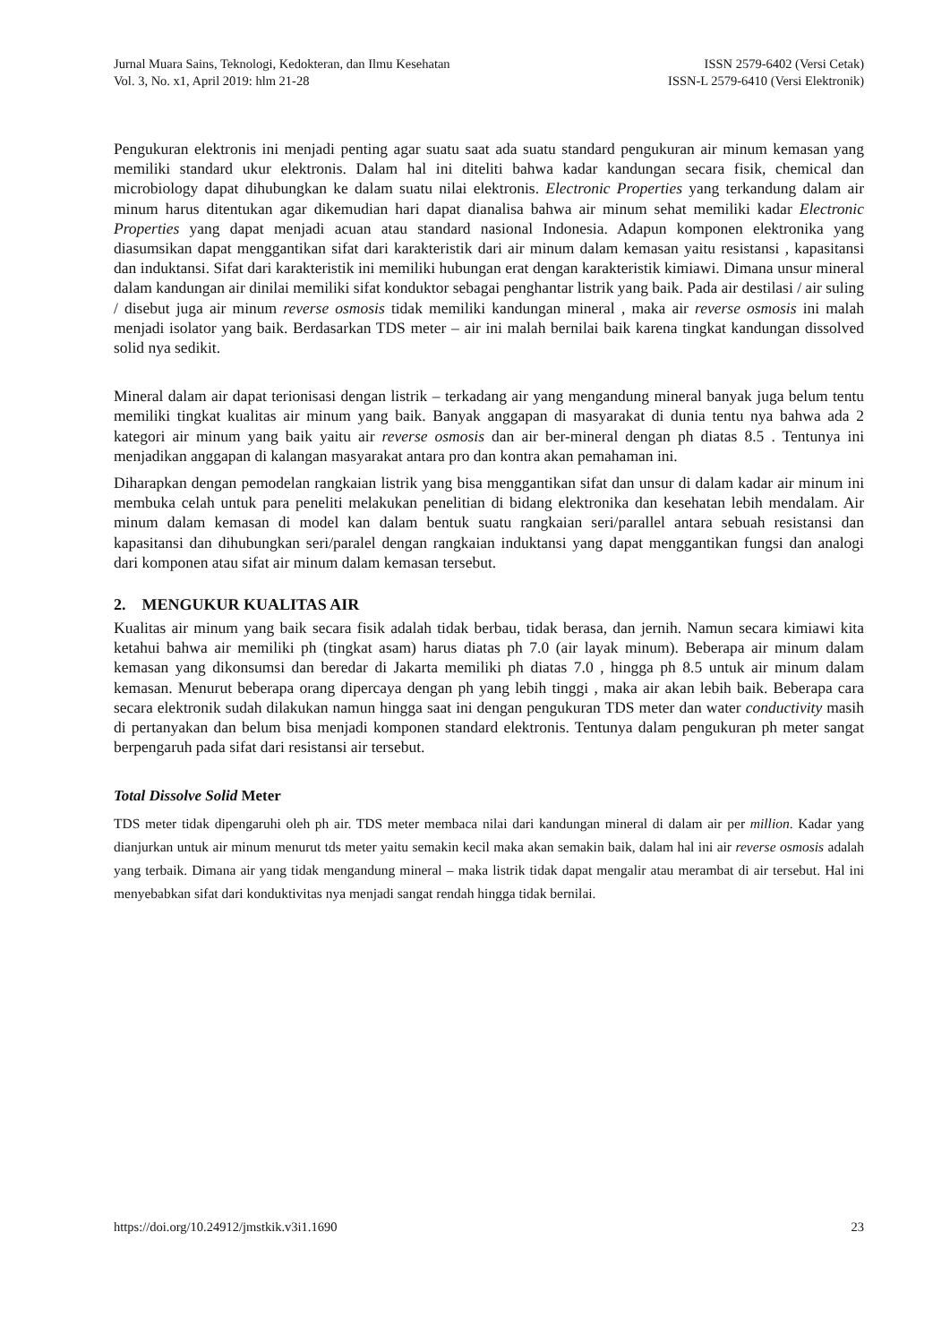Jurnal Muara Sains, Teknologi, Kedokteran, dan Ilmu Kesehatan
Vol. 3, No. x1, April 2019: hlm 21-28
ISSN 2579-6402 (Versi Cetak)
ISSN-L 2579-6410 (Versi Elektronik)
Pengukuran elektronis ini menjadi penting agar suatu saat ada suatu standard pengukuran air minum kemasan yang memiliki standard ukur elektronis. Dalam hal ini diteliti bahwa kadar kandungan secara fisik, chemical dan microbiology dapat dihubungkan ke dalam suatu nilai elektronis. Electronic Properties yang terkandung dalam air minum harus ditentukan agar dikemudian hari dapat dianalisa bahwa air minum sehat memiliki kadar Electronic Properties yang dapat menjadi acuan atau standard nasional Indonesia. Adapun komponen elektronika yang diasumsikan dapat menggantikan sifat dari karakteristik dari air minum dalam kemasan yaitu resistansi , kapasitansi dan induktansi. Sifat dari karakteristik ini memiliki hubungan erat dengan karakteristik kimiawi. Dimana unsur mineral dalam kandungan air dinilai memiliki sifat konduktor sebagai penghantar listrik yang baik. Pada air destilasi / air suling / disebut juga air minum reverse osmosis tidak memiliki kandungan mineral , maka air reverse osmosis ini malah menjadi isolator yang baik. Berdasarkan TDS meter – air ini malah bernilai baik karena tingkat kandungan dissolved solid nya sedikit.
Mineral dalam air dapat terionisasi dengan listrik – terkadang air yang mengandung mineral banyak juga belum tentu memiliki tingkat kualitas air minum yang baik. Banyak anggapan di masyarakat di dunia tentu nya bahwa ada 2 kategori air minum yang baik yaitu air reverse osmosis dan air ber-mineral dengan ph diatas 8.5 . Tentunya ini menjadikan anggapan di kalangan masyarakat antara pro dan kontra akan pemahaman ini.
Diharapkan dengan pemodelan rangkaian listrik yang bisa menggantikan sifat dan unsur di dalam kadar air minum ini membuka celah untuk para peneliti melakukan penelitian di bidang elektronika dan kesehatan lebih mendalam. Air minum dalam kemasan di model kan dalam bentuk suatu rangkaian seri/parallel antara sebuah resistansi dan kapasitansi dan dihubungkan seri/paralel dengan rangkaian induktansi yang dapat menggantikan fungsi dan analogi dari komponen atau sifat air minum dalam kemasan tersebut.
2. MENGUKUR KUALITAS AIR
Kualitas air minum yang baik secara fisik adalah tidak berbau, tidak berasa, dan jernih. Namun secara kimiawi kita ketahui bahwa air memiliki ph (tingkat asam) harus diatas ph 7.0 (air layak minum). Beberapa air minum dalam kemasan yang dikonsumsi dan beredar di Jakarta memiliki ph diatas 7.0 , hingga ph 8.5 untuk air minum dalam kemasan. Menurut beberapa orang dipercaya dengan ph yang lebih tinggi , maka air akan lebih baik. Beberapa cara secara elektronik sudah dilakukan namun hingga saat ini dengan pengukuran TDS meter dan water conductivity masih di pertanyakan dan belum bisa menjadi komponen standard elektronis. Tentunya dalam pengukuran ph meter sangat berpengaruh pada sifat dari resistansi air tersebut.
Total Dissolve Solid Meter
TDS meter tidak dipengaruhi oleh ph air. TDS meter membaca nilai dari kandungan mineral di dalam air per million. Kadar yang dianjurkan untuk air minum menurut tds meter yaitu semakin kecil maka akan semakin baik, dalam hal ini air reverse osmosis adalah yang terbaik. Dimana air yang tidak mengandung mineral – maka listrik tidak dapat mengalir atau merambat di air tersebut. Hal ini menyebabkan sifat dari konduktivitas nya menjadi sangat rendah hingga tidak bernilai.
https://doi.org/10.24912/jmstkik.v3i1.1690 23